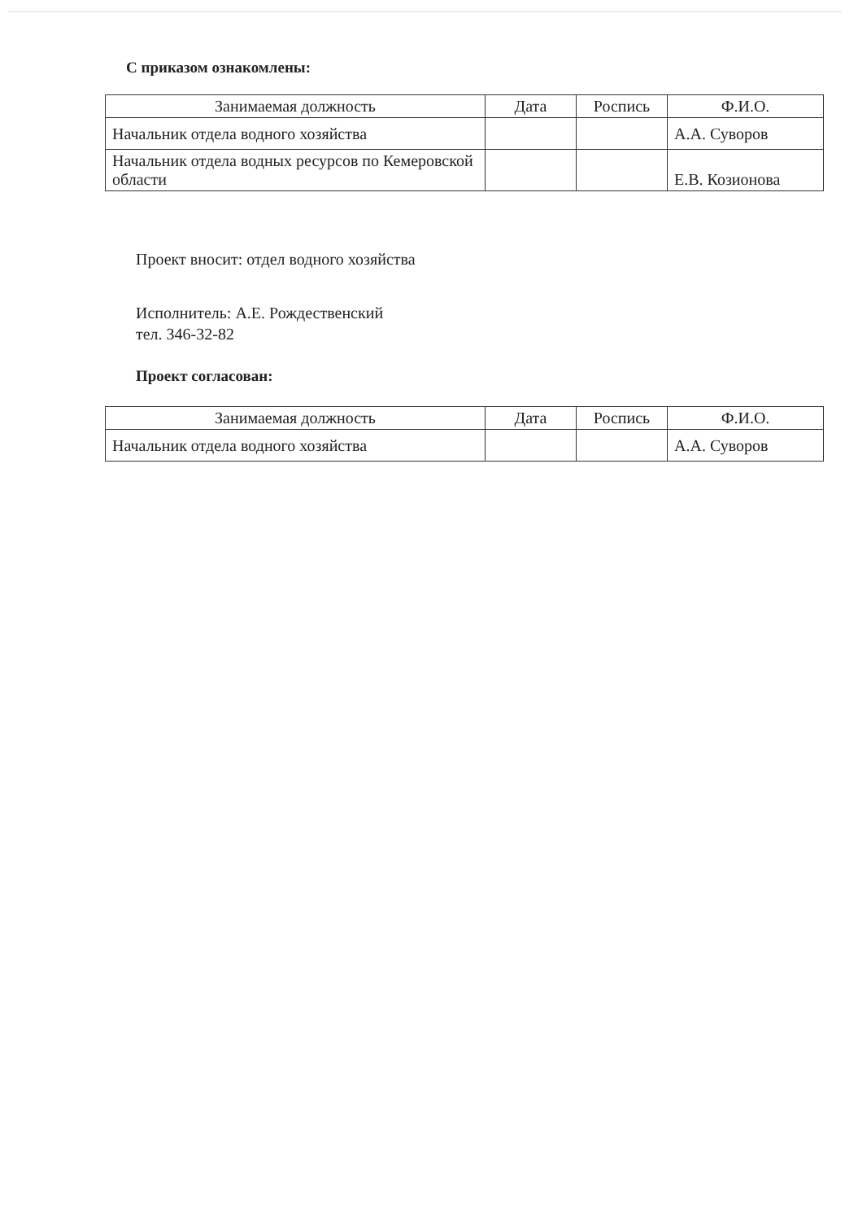С приказом ознакомлены:
| Занимаемая должность | Дата | Роспись | Ф.И.О. |
| --- | --- | --- | --- |
| Начальник отдела водного хозяйства | | | А.А. Суворов |
| Начальник отдела водных ресурсов по Кемеровской области | | | Е.В. Козионова |
Проект вносит: отдел водного хозяйства
Исполнитель: А.Е. Рождественский
тел. 346-32-82
Проект согласован:
| Занимаемая должность | Дата | Роспись | Ф.И.О. |
| --- | --- | --- | --- |
| Начальник отдела водного хозяйства | | | А.А. Суворов |